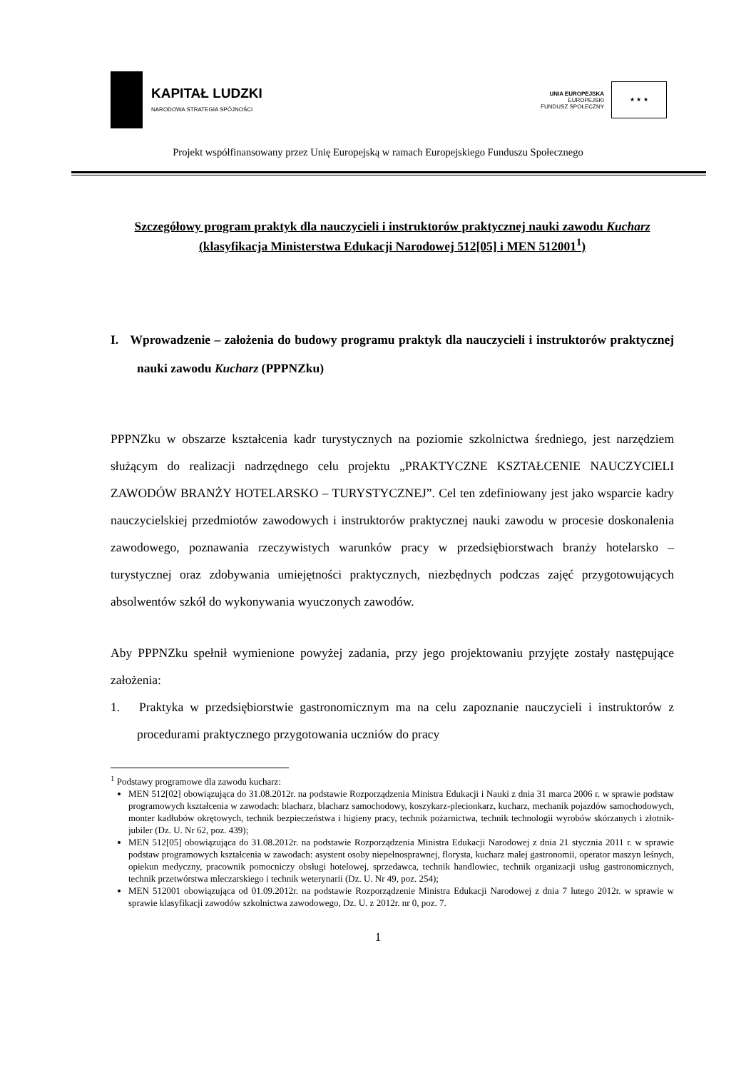KAPITAŁ LUDZKI
NARODOWA STRATEGIA SPÓJNOŚCI
UNIA EUROPEJSKA
EUROPEJSKI
FUNDUSZ SPOŁECZNY
★ ★ ★
Projekt współfinansowany przez Unię Europejską w ramach Europejskiego Funduszu Społecznego
Szczegółowy program praktyk dla nauczycieli i instruktorów praktycznej nauki zawodu Kucharz (klasyfikacja Ministerstwa Edukacji Narodowej 512[05] i MEN 512001<sup>1</sup>)
I. Wprowadzenie – założenia do budowy programu praktyk dla nauczycieli i instruktorów praktycznej nauki zawodu Kucharz (PPPNZku)
PPPNZku w obszarze kształcenia kadr turystycznych na poziomie szkolnictwa średniego, jest narzędziem służącym do realizacji nadrzędnego celu projektu „PRAKTYCZNE KSZTAŁCENIE NAUCZYCIELI ZAWODÓW BRANŻY HOTELARSKO – TURYSTYCZNEJ”. Cel ten zdefiniowany jest jako wsparcie kadry nauczycielskiej przedmiotów zawodowych i instruktorów praktycznej nauki zawodu w procesie doskonalenia zawodowego, poznawania rzeczywistych warunków pracy w przedsiębiorstwach branży hotelarsko – turystycznej oraz zdobywania umiejętności praktycznych, niezbędnych podczas zajęć przygotowujących absolwentów szkół do wykonywania wyuczonych zawodów.
Aby PPPNZku spełnił wymienione powyżej zadania, przy jego projektowaniu przyjęte zostały następujące założenia:
1. Praktyka w przedsiębiorstwie gastronomicznym ma na celu zapoznanie nauczycieli i instruktorów z procedurami praktycznego przygotowania uczniów do pracy
<sup>1</sup> Podstawy programowe dla zawodu kucharz:
MEN 512[02] obowiązująca do 31.08.2012r. na podstawie Rozporządzenia Ministra Edukacji i Nauki z dnia 31 marca 2006 r. w sprawie podstaw programowych kształcenia w zawodach: blacharz, blacharz samochodowy, koszykarz-plecionkarz, kucharz, mechanik pojazdów samochodowych, monter kadłubów okrętowych, technik bezpieczeństwa i higieny pracy, technik pożarnictwa, technik technologii wyrobów skórzanych i złotnik-jubiler (Dz. U. Nr 62, poz. 439);
MEN 512[05] obowiązująca do 31.08.2012r. na podstawie Rozporządzenia Ministra Edukacji Narodowej z dnia 21 stycznia 2011 r. w sprawie podstaw programowych kształcenia w zawodach: asystent osoby niepełnosprawnej, florysta, kucharz małej gastronomii, operator maszyn leśnych, opiekun medyczny, pracownik pomocniczy obsługi hotelowej, sprzedawca, technik handlowiec, technik organizacji usług gastronomicznych, technik przetwórstwa mleczarskiego i technik weterynarii (Dz. U. Nr 49, poz. 254);
MEN 512001 obowiązująca od 01.09.2012r. na podstawie Rozporządzenie Ministra Edukacji Narodowej z dnia 7 lutego 2012r. w sprawie w sprawie klasyfikacji zawodów szkolnictwa zawodowego, Dz. U. z 2012r. nr 0, poz. 7.
1